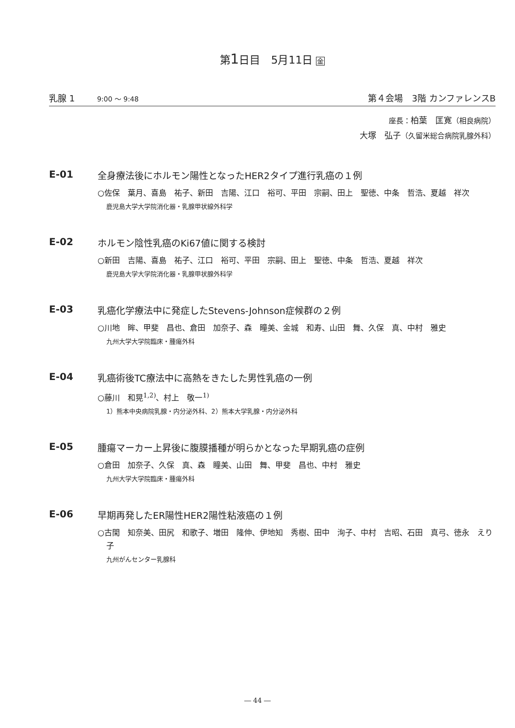第1日目　5月11日 金
乳腺 1 9:00 ～ 9:48 第４会場　3階 カンファレンスB
座長：柏葉　匡寛（相良病院）
大塚　弘子（久留米総合病院乳腺外科）
E-01 全身療法後にホルモン陽性となったHER2タイプ進行乳癌の１例
○佐保　葉月、喜島　祐子、新田　吉陽、江口　裕可、平田　宗嗣、田上　聖徳、中条　哲浩、夏越　祥次
鹿児島大学大学院消化器・乳腺甲状線外科学
E-02 ホルモン陰性乳癌のKi67値に関する検討
○新田　吉陽、喜島　祐子、江口　裕可、平田　宗嗣、田上　聖徳、中条　哲浩、夏越　祥次
鹿児島大学大学院消化器・乳腺甲状腺外科学
E-03 乳癌化学療法中に発症したStevens-Johnson症候群の２例
○川地　眸、甲斐　昌也、倉田　加奈子、森　瞳美、金城　和寿、山田　舞、久保　真、中村　雅史
九州大学大学院臨床・腫瘍外科
E-04 乳癌術後TC療法中に高熱をきたした男性乳癌の一例
○藤川　和晃<sup>1,2)</sup>、村上　敬一<sup>1)</sup>
1）熊本中央病院乳腺・内分泌外科、2）熊本大学乳腺・内分泌外科
E-05 腫瘍マーカー上昇後に腹膜播種が明らかとなった早期乳癌の症例
○倉田　加奈子、久保　真、森　瞳美、山田　舞、甲斐　昌也、中村　雅史
九州大学大学院臨床・腫瘍外科
E-06 早期再発したER陽性HER2陽性粘液癌の１例
○古閑　知奈美、田尻　和歌子、増田　隆伸、伊地知　秀樹、田中　洵子、中村　吉昭、石田　真弓、徳永　えり子
九州がんセンター乳腺科
― 44 ―